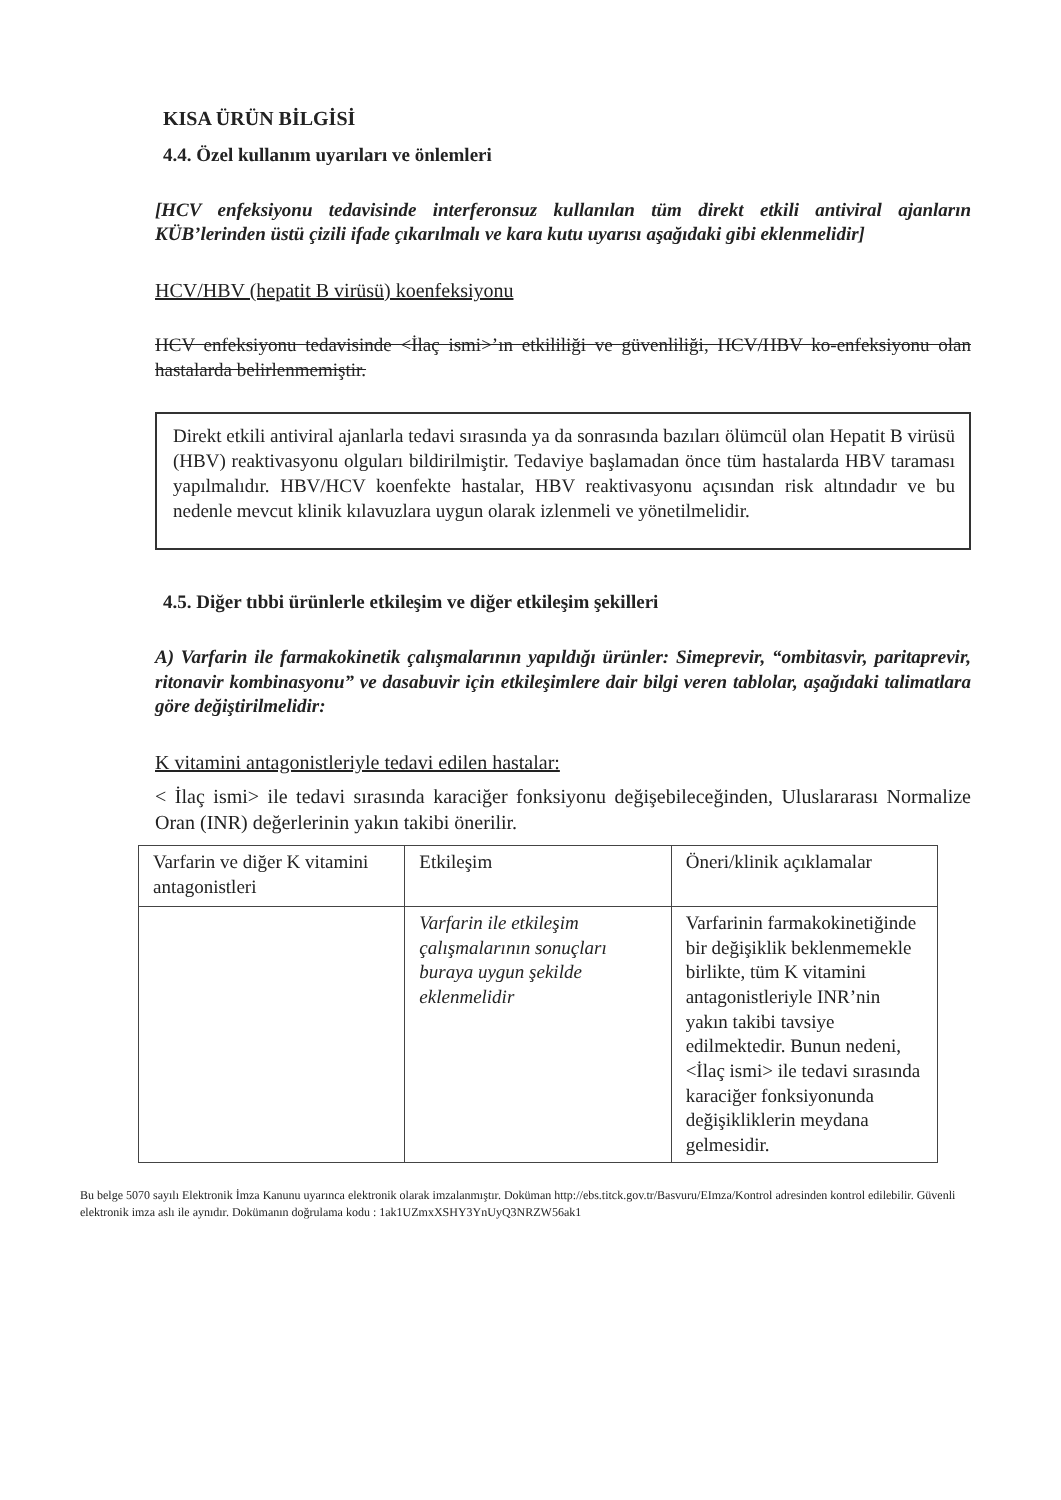KISA ÜRÜN BİLGİSİ
4.4. Özel kullanım uyarıları ve önlemleri
[HCV enfeksiyonu tedavisinde interferonsuz kullanılan tüm direkt etkili antiviral ajanların KÜB’lerinden üstü çizili ifade çıkarılmalı ve kara kutu uyarısı aşağıdaki gibi eklenmelidir]
HCV/HBV (hepatit B virüsü) koenfeksiyonu
HCV enfeksiyonu tedavisinde <İlaç ismi>’ın etkililiği ve güvenliliği, HCV/HBV ko-enfeksiyonu olan hastalarda belirlenmemiştir.
Direkt etkili antiviral ajanlarla tedavi sırasında ya da sonrasında bazıları ölümcül olan Hepatit B virüsü (HBV) reaktivasyonu olguları bildirilmiştir. Tedaviye başlamadan önce tüm hastalarda HBV taraması yapılmalıdır. HBV/HCV koenfekte hastalar, HBV reaktivasyonu açısından risk altındadır ve bu nedenle mevcut klinik kılavuzlara uygun olarak izlenmeli ve yönetilmelidir.
4.5. Diğer tıbbi ürünlerle etkileşim ve diğer etkileşim şekilleri
A) Varfarin ile farmakokinetik çalışmalarının yapıldığı ürünler: Simeprevir, “ombitasvir, paritaprevir, ritonavir kombinasyonu” ve dasabuvir için etkileşimlere dair bilgi veren tablolar, aşağıdaki talimatlara göre değiştirilmelidir:
K vitamini antagonistleriyle tedavi edilen hastalar:
< İlaç ismi> ile tedavi sırasında karaciğer fonksiyonu değişebileceğinden, Uluslararası Normalize Oran (INR) değerlerinin yakın takibi önerilir.
| Varfarin ve diğer K vitamini antagonistleri | Etkileşim | Öneri/klinik açıklamalar |
| | Varfarin ile etkileşim çalışmalarının sonuçları buraya uygun şekilde eklenmelidir | Varfarinin farmakokinetiğinde bir değişiklik beklenmemekle birlikte, tüm K vitamini antagonistleriyle INR’nin yakın takibi tavsiye edilmektedir. Bunun nedeni, <İlaç ismi> ile tedavi sırasında karaciğer fonksiyonunda değişikliklerin meydana gelmesidir. |
Bu belge 5070 sayılı Elektronik İmza Kanunu uyarınca elektronik olarak imzalanmıştır. Doküman http://ebs.titck.gov.tr/Basvuru/EImza/Kontrol adresinden kontrol edilebilir. Güvenli elektronik imza aslı ile aynıdır. Dokümanın doğrulama kodu : 1ak1UZmxXSHY3YnUyQ3NRZW56ak1